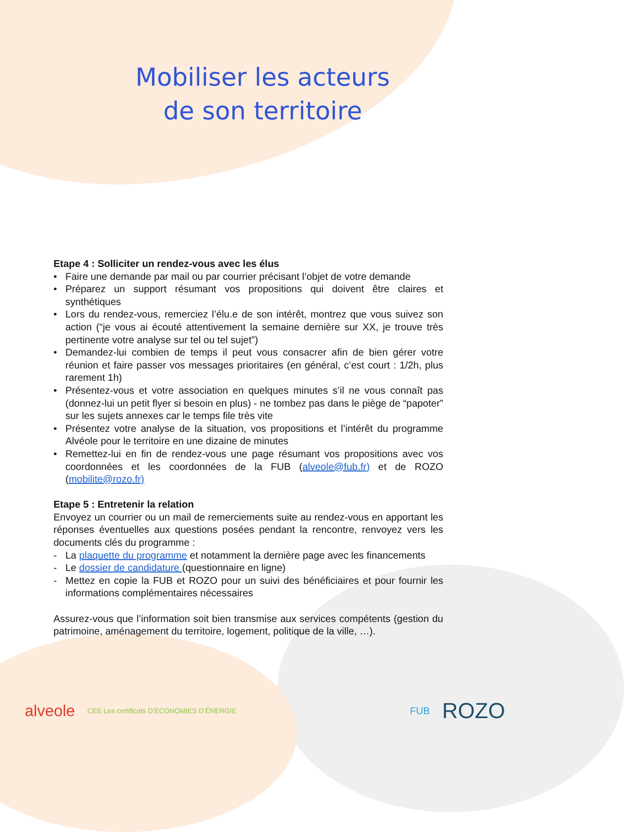Mobiliser les acteurs
de son territoire
Etape 4 : Solliciter un rendez-vous avec les élus
• Faire une demande par mail ou par courrier précisant l’objet de votre demande
• Préparez un support résumant vos propositions qui doivent être claires et synthétiques
• Lors du rendez-vous, remerciez l’élu.e de son intérêt, montrez que vous suivez son action (“je vous ai écouté attentivement la semaine dernière sur XX, je trouve très pertinente votre analyse sur tel ou tel sujet”)
• Demandez-lui combien de temps il peut vous consacrer afin de bien gérer votre réunion et faire passer vos messages prioritaires (en général, c’est court : 1/2h, plus rarement 1h)
• Présentez-vous et votre association en quelques minutes s’il ne vous connaît pas (donnez-lui un petit flyer si besoin en plus) - ne tombez pas dans le piège de “papoter” sur les sujets annexes car le temps file très vite
• Présentez votre analyse de la situation, vos propositions et l’intérêt du programme Alvéole pour le territoire en une dizaine de minutes
• Remettez-lui en fin de rendez-vous une page résumant vos propositions avec vos coordonnées et les coordonnées de la FUB (alveole@fub.fr) et de ROZO (mobilite@rozo.fr)
Etape 5 : Entretenir la relation
Envoyez un courrier ou un mail de remerciements suite au rendez-vous en apportant les réponses éventuelles aux questions posées pendant la rencontre, renvoyez vers les documents clés du programme :
- La plaquette du programme et notamment la dernière page avec les financements
- Le dossier de candidature (questionnaire en ligne)
- Mettez en copie la FUB et ROZO pour un suivi des bénéficiaires et pour fournir les informations complémentaires nécessaires
Assurez-vous que l’information soit bien transmise aux services compétents (gestion du patrimoine, aménagement du territoire, logement, politique de la ville, …).
alveole CEE Les certificats D’ÉCONOMIES D’ÉNERGIE FUB ROZO